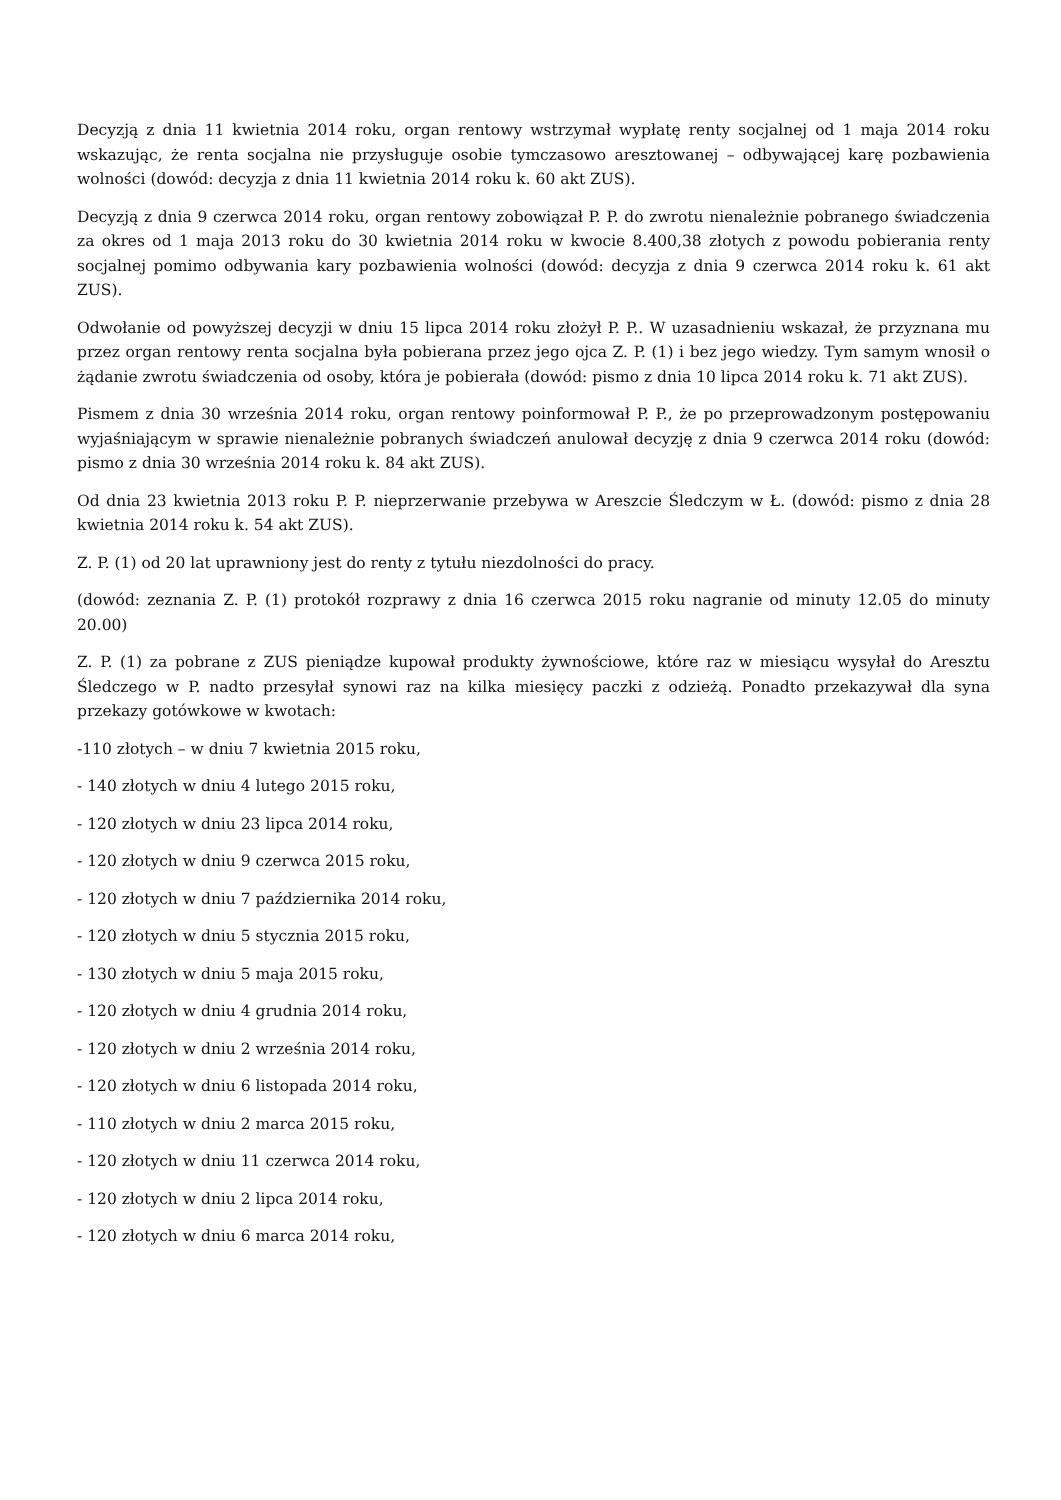Decyzją z dnia 11 kwietnia 2014 roku, organ rentowy wstrzymał wypłatę renty socjalnej od 1 maja 2014 roku wskazując, że renta socjalna nie przysługuje osobie tymczasowo aresztowanej – odbywającej karę pozbawienia wolności (dowód: decyzja z dnia 11 kwietnia 2014 roku k. 60 akt ZUS).
Decyzją z dnia 9 czerwca 2014 roku, organ rentowy zobowiązał P. P. do zwrotu nienależnie pobranego świadczenia za okres od 1 maja 2013 roku do 30 kwietnia 2014 roku w kwocie 8.400,38 złotych z powodu pobierania renty socjalnej pomimo odbywania kary pozbawienia wolności (dowód: decyzja z dnia 9 czerwca 2014 roku k. 61 akt ZUS).
Odwołanie od powyższej decyzji w dniu 15 lipca 2014 roku złożył P. P.. W uzasadnieniu wskazał, że przyznana mu przez organ rentowy renta socjalna była pobierana przez jego ojca Z. P. (1) i bez jego wiedzy. Tym samym wnosił o żądanie zwrotu świadczenia od osoby, która je pobierała (dowód: pismo z dnia 10 lipca 2014 roku k. 71 akt ZUS).
Pismem z dnia 30 września 2014 roku, organ rentowy poinformował P. P., że po przeprowadzonym postępowaniu wyjaśniającym w sprawie nienależnie pobranych świadczeń anulował decyzję z dnia 9 czerwca 2014 roku (dowód: pismo z dnia 30 września 2014 roku k. 84 akt ZUS).
Od dnia 23 kwietnia 2013 roku P. P. nieprzerwanie przebywa w Areszcie Śledczym w Ł. (dowód: pismo z dnia 28 kwietnia 2014 roku k. 54 akt ZUS).
Z. P. (1) od 20 lat uprawniony jest do renty z tytułu niezdolności do pracy.
(dowód: zeznania Z. P. (1) protokół rozprawy z dnia 16 czerwca 2015 roku nagranie od minuty 12.05 do minuty 20.00)
Z. P. (1) za pobrane z ZUS pieniądze kupował produkty żywnościowe, które raz w miesiącu wysyłał do Aresztu Śledczego w P. nadto przesyłał synowi raz na kilka miesięcy paczki z odzieżą. Ponadto przekazywał dla syna przekazy gotówkowe w kwotach:
-110 złotych – w dniu 7 kwietnia 2015 roku,
- 140 złotych w dniu 4 lutego 2015 roku,
- 120 złotych w dniu 23 lipca 2014 roku,
- 120 złotych w dniu 9 czerwca 2015 roku,
- 120 złotych w dniu 7 października 2014 roku,
- 120 złotych w dniu 5 stycznia 2015 roku,
- 130 złotych w dniu 5 maja 2015 roku,
- 120 złotych w dniu 4 grudnia 2014 roku,
- 120 złotych w dniu 2 września 2014 roku,
- 120 złotych w dniu 6 listopada 2014 roku,
- 110 złotych w dniu 2 marca 2015 roku,
- 120 złotych w dniu 11 czerwca 2014 roku,
- 120 złotych w dniu 2 lipca 2014 roku,
- 120 złotych w dniu 6 marca 2014 roku,